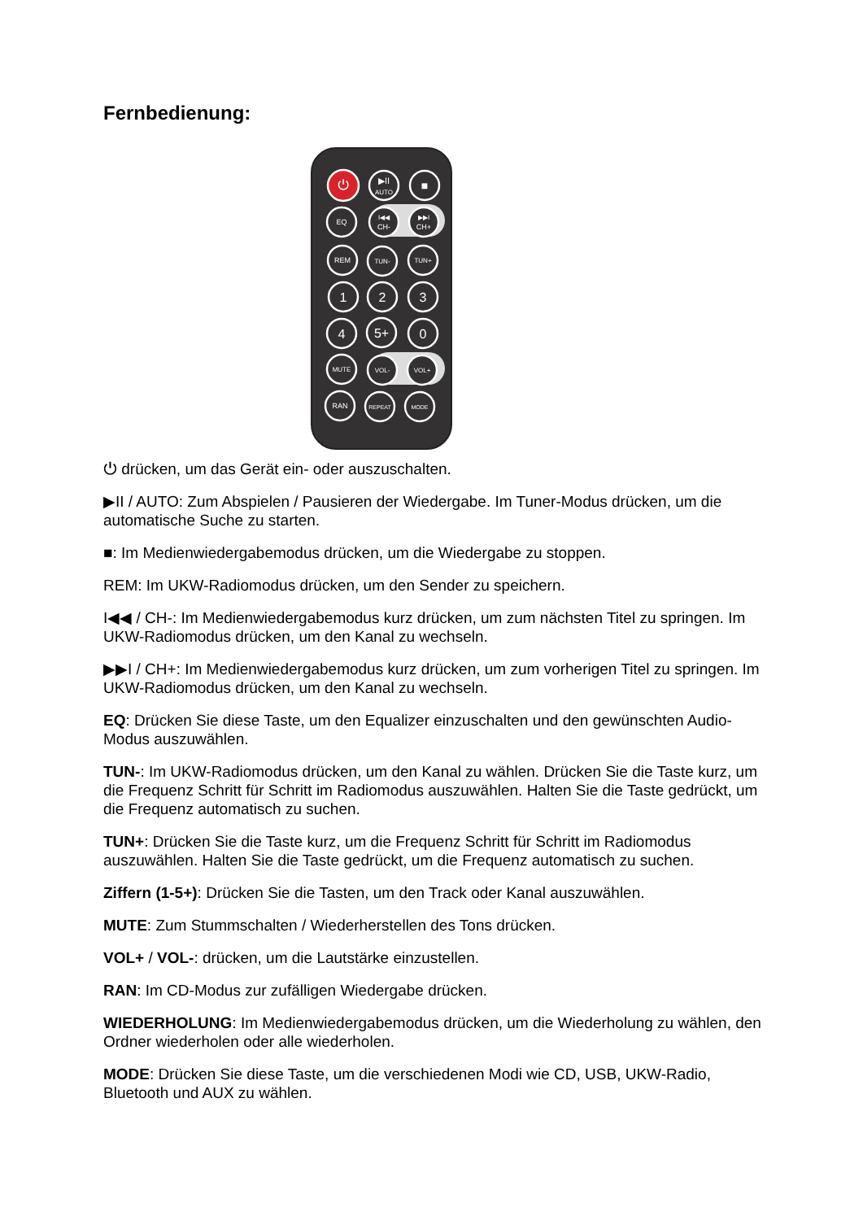Fernbedienung:
⏻
▶II
AUTO
■
EQ
I◀◀
CH-
▶▶I
CH+
REM
TUN-
TUN+
1
2
3
4
5+
0
MUTE
VOL-
VOL+
RAN
REPEAT
MODE
⏻ drücken, um das Gerät ein- oder auszuschalten.
▶II / AUTO: Zum Abspielen / Pausieren der Wiedergabe. Im Tuner-Modus drücken, um die automatische Suche zu starten.
■: Im Medienwiedergabemodus drücken, um die Wiedergabe zu stoppen.
REM: Im UKW-Radiomodus drücken, um den Sender zu speichern.
I◀◀ / CH-: Im Medienwiedergabemodus kurz drücken, um zum nächsten Titel zu springen. Im UKW-Radiomodus drücken, um den Kanal zu wechseln.
▶▶I / CH+: Im Medienwiedergabemodus kurz drücken, um zum vorherigen Titel zu springen. Im UKW-Radiomodus drücken, um den Kanal zu wechseln.
EQ: Drücken Sie diese Taste, um den Equalizer einzuschalten und den gewünschten Audio-Modus auszuwählen.
TUN-: Im UKW-Radiomodus drücken, um den Kanal zu wählen. Drücken Sie die Taste kurz, um die Frequenz Schritt für Schritt im Radiomodus auszuwählen. Halten Sie die Taste gedrückt, um die Frequenz automatisch zu suchen.
TUN+: Drücken Sie die Taste kurz, um die Frequenz Schritt für Schritt im Radiomodus auszuwählen. Halten Sie die Taste gedrückt, um die Frequenz automatisch zu suchen.
Ziffern (1-5+): Drücken Sie die Tasten, um den Track oder Kanal auszuwählen.
MUTE: Zum Stummschalten / Wiederherstellen des Tons drücken.
VOL+ / VOL-: drücken, um die Lautstärke einzustellen.
RAN: Im CD-Modus zur zufälligen Wiedergabe drücken.
WIEDERHOLUNG: Im Medienwiedergabemodus drücken, um die Wiederholung zu wählen, den Ordner wiederholen oder alle wiederholen.
MODE: Drücken Sie diese Taste, um die verschiedenen Modi wie CD, USB, UKW-Radio, Bluetooth und AUX zu wählen.